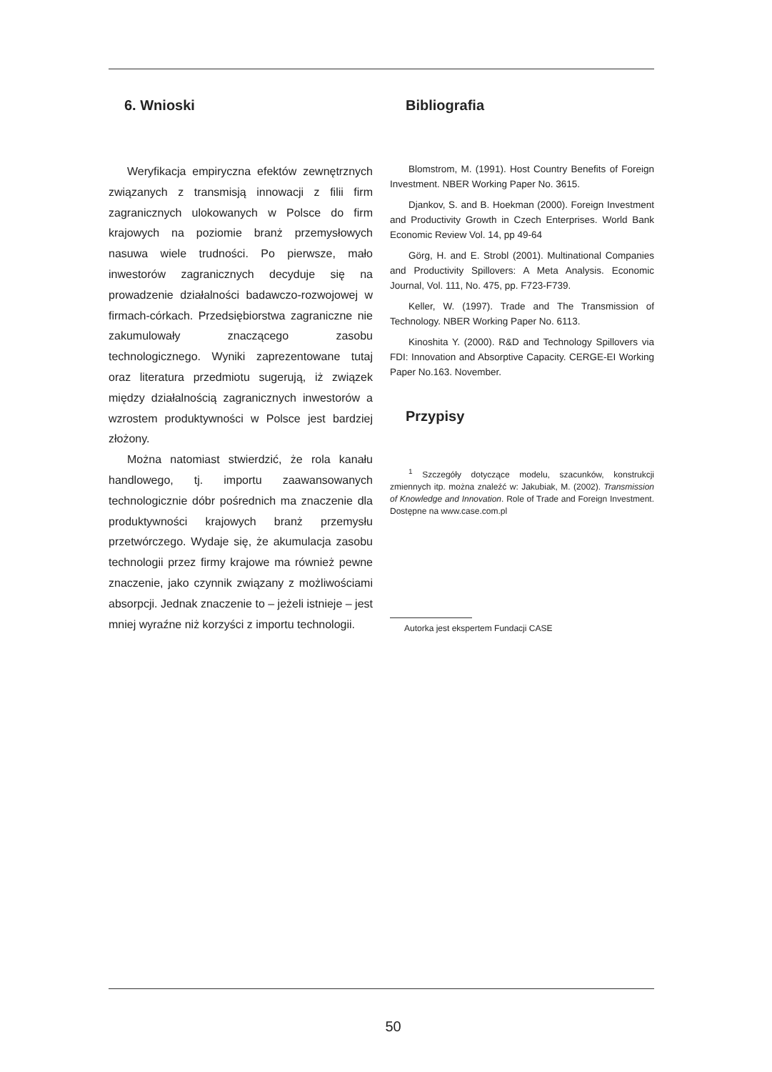6. Wnioski
Weryfikacja empiryczna efektów zewnętrznych związanych z transmisją innowacji z filii firm zagranicznych ulokowanych w Polsce do firm krajowych na poziomie branż przemysłowych nasuwa wiele trudności. Po pierwsze, mało inwestorów zagranicznych decyduje się na prowadzenie działalności badawczo-rozwojowej w firmach-córkach. Przedsiębiorstwa zagraniczne nie zakumulowały znaczącego zasobu technologicznego. Wyniki zaprezentowane tutaj oraz literatura przedmiotu sugerują, iż związek między działalnością zagranicznych inwestorów a wzrostem produktywności w Polsce jest bardziej złożony.
Można natomiast stwierdzić, że rola kanału handlowego, tj. importu zaawansowanych technologicznie dóbr pośrednich ma znaczenie dla produktywności krajowych branż przemysłu przetwórczego. Wydaje się, że akumulacja zasobu technologii przez firmy krajowe ma również pewne znaczenie, jako czynnik związany z możliwościami absorpcji. Jednak znaczenie to – jeżeli istnieje – jest mniej wyraźne niż korzyści z importu technologii.
Bibliografia
Blomstrom, M. (1991). Host Country Benefits of Foreign Investment. NBER Working Paper No. 3615.
Djankov, S. and B. Hoekman (2000). Foreign Investment and Productivity Growth in Czech Enterprises. World Bank Economic Review Vol. 14, pp 49-64
Görg, H. and E. Strobl (2001). Multinational Companies and Productivity Spillovers: A Meta Analysis. Economic Journal, Vol. 111, No. 475, pp. F723-F739.
Keller, W. (1997). Trade and The Transmission of Technology. NBER Working Paper No. 6113.
Kinoshita Y. (2000). R&D and Technology Spillovers via FDI: Innovation and Absorptive Capacity. CERGE-EI Working Paper No.163. November.
Przypisy
<sup>1</sup> Szczegóły dotyczące modelu, szacunków, konstrukcji zmiennych itp. można znaleźć w: Jakubiak, M. (2002). Transmission of Knowledge and Innovation. Role of Trade and Foreign Investment. Dostępne na www.case.com.pl
Autorka jest ekspertem Fundacji CASE
50